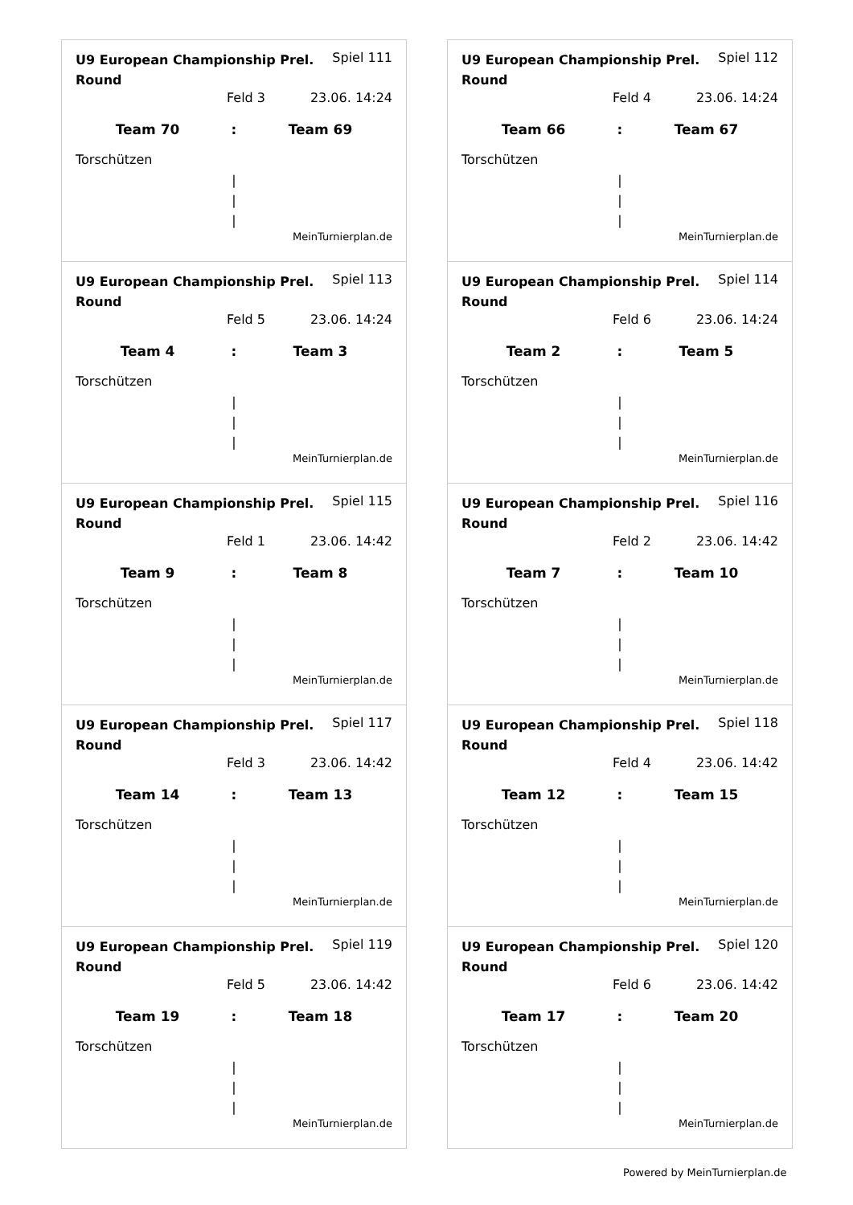U9 European Championship Prel. Round
Spiel 111
Feld 3 23.06. 14:24
Team 70 : Team 69
Torschützen
|
|
|
MeinTurnierplan.de
U9 European Championship Prel. Round
Spiel 112
Feld 4 23.06. 14:24
Team 66 : Team 67
Torschützen
|
|
|
MeinTurnierplan.de
U9 European Championship Prel. Round
Spiel 113
Feld 5 23.06. 14:24
Team 4 : Team 3
Torschützen
|
|
|
MeinTurnierplan.de
U9 European Championship Prel. Round
Spiel 114
Feld 6 23.06. 14:24
Team 2 : Team 5
Torschützen
|
|
|
MeinTurnierplan.de
U9 European Championship Prel. Round
Spiel 115
Feld 1 23.06. 14:42
Team 9 : Team 8
Torschützen
|
|
|
MeinTurnierplan.de
U9 European Championship Prel. Round
Spiel 116
Feld 2 23.06. 14:42
Team 7 : Team 10
Torschützen
|
|
|
MeinTurnierplan.de
U9 European Championship Prel. Round
Spiel 117
Feld 3 23.06. 14:42
Team 14 : Team 13
Torschützen
|
|
|
MeinTurnierplan.de
U9 European Championship Prel. Round
Spiel 118
Feld 4 23.06. 14:42
Team 12 : Team 15
Torschützen
|
|
|
MeinTurnierplan.de
U9 European Championship Prel. Round
Spiel 119
Feld 5 23.06. 14:42
Team 19 : Team 18
Torschützen
|
|
|
MeinTurnierplan.de
U9 European Championship Prel. Round
Spiel 120
Feld 6 23.06. 14:42
Team 17 : Team 20
Torschützen
|
|
|
MeinTurnierplan.de
Powered by MeinTurnierplan.de